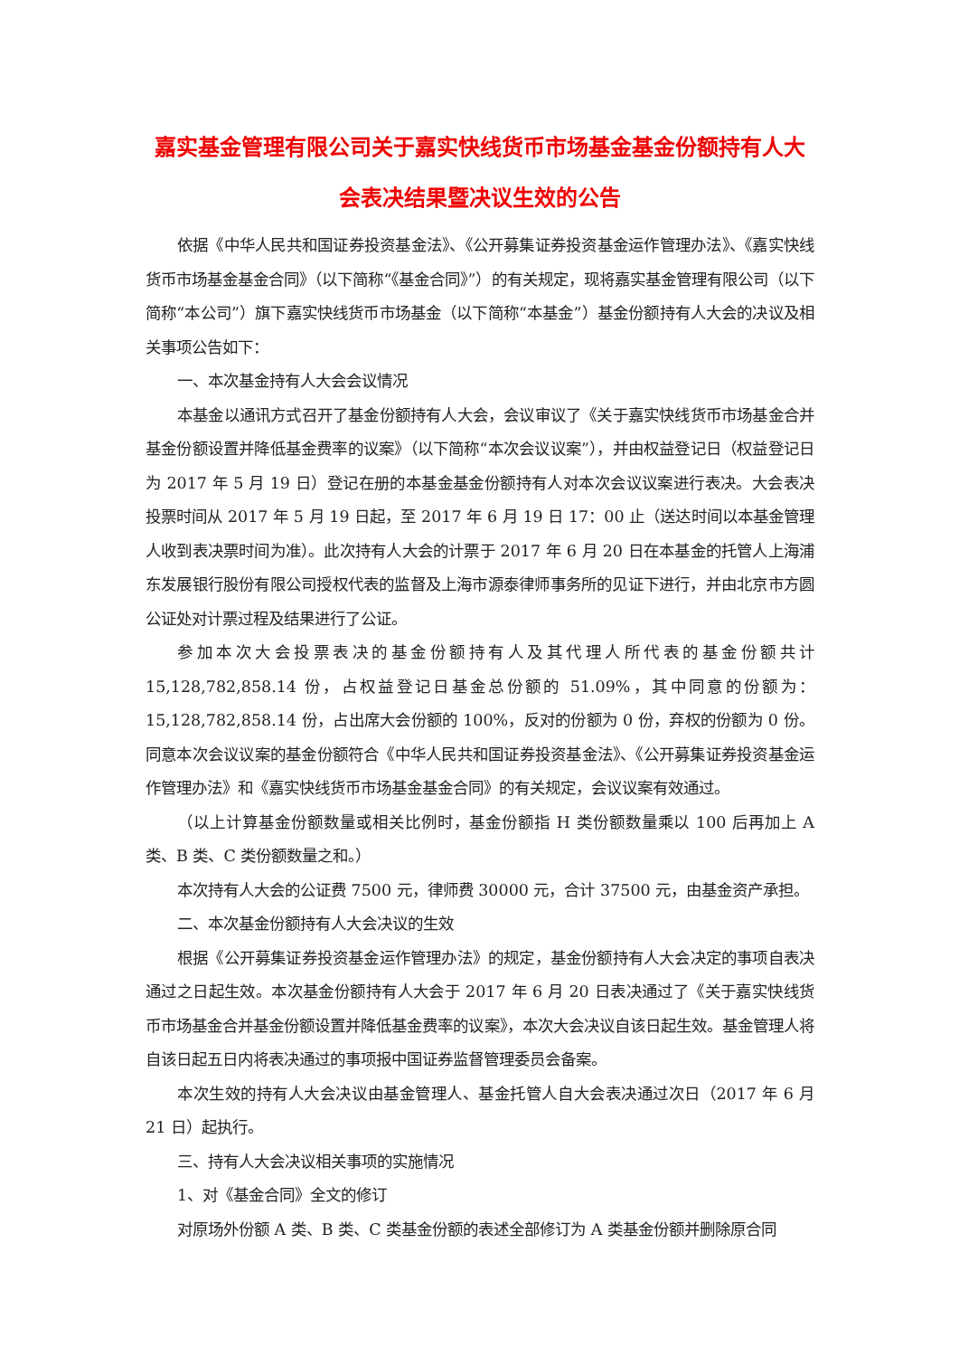嘉实基金管理有限公司关于嘉实快线货币市场基金基金份额持有人大会表决结果暨决议生效的公告
依据《中华人民共和国证券投资基金法》、《公开募集证券投资基金运作管理办法》、《嘉实快线货币市场基金基金合同》（以下简称“《基金合同》”）的有关规定，现将嘉实基金管理有限公司（以下简称“本公司”）旗下嘉实快线货币市场基金（以下简称“本基金”）基金份额持有人大会的决议及相关事项公告如下：
一、本次基金持有人大会会议情况
本基金以通讯方式召开了基金份额持有人大会，会议审议了《关于嘉实快线货币市场基金合并基金份额设置并降低基金费率的议案》（以下简称“本次会议议案”），并由权益登记日（权益登记日为 2017 年 5 月 19 日）登记在册的本基金基金份额持有人对本次会议议案进行表决。大会表决投票时间从 2017 年 5 月 19 日起，至 2017 年 6 月 19 日 17：00 止（送达时间以本基金管理人收到表决票时间为准）。此次持有人大会的计票于 2017 年 6 月 20 日在本基金的托管人上海浦东发展银行股份有限公司授权代表的监督及上海市源泰律师事务所的见证下进行，并由北京市方圆公证处对计票过程及结果进行了公证。
参加本次大会投票表决的基金份额持有人及其代理人所代表的基金份额共计 15,128,782,858.14 份，占权益登记日基金总份额的 51.09%，其中同意的份额为：15,128,782,858.14 份，占出席大会份额的 100%，反对的份额为 0 份，弃权的份额为 0 份。同意本次会议议案的基金份额符合《中华人民共和国证券投资基金法》、《公开募集证券投资基金运作管理办法》和《嘉实快线货币市场基金基金合同》的有关规定，会议议案有效通过。
（以上计算基金份额数量或相关比例时，基金份额指 H 类份额数量乘以 100 后再加上 A 类、B 类、C 类份额数量之和。）
本次持有人大会的公证费 7500 元，律师费 30000 元，合计 37500 元，由基金资产承担。
二、本次基金份额持有人大会决议的生效
根据《公开募集证券投资基金运作管理办法》的规定，基金份额持有人大会决定的事项自表决通过之日起生效。本次基金份额持有人大会于 2017 年 6 月 20 日表决通过了《关于嘉实快线货币市场基金合并基金份额设置并降低基金费率的议案》，本次大会决议自该日起生效。基金管理人将自该日起五日内将表决通过的事项报中国证券监督管理委员会备案。
本次生效的持有人大会决议由基金管理人、基金托管人自大会表决通过次日（2017 年 6 月 21 日）起执行。
三、持有人大会决议相关事项的实施情况
1、对《基金合同》全文的修订
对原场外份额 A 类、B 类、C 类基金份额的表述全部修订为 A 类基金份额并删除原合同